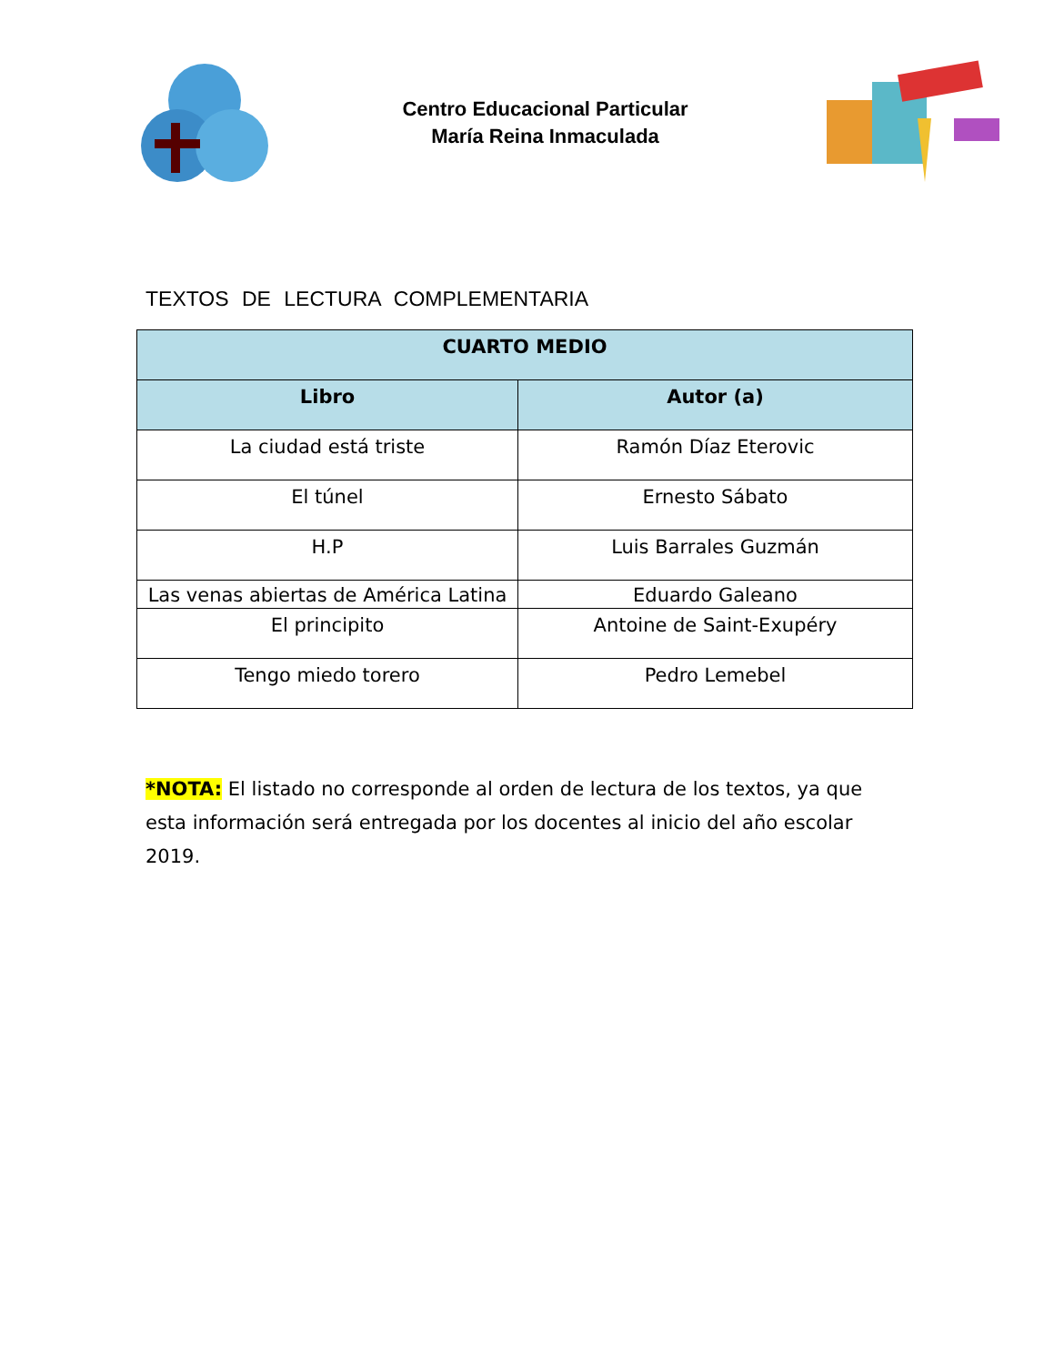Centro Educacional Particular
María Reina Inmaculada
TEXTOS DE LECTURA COMPLEMENTARIA
| CUARTO MEDIO | |
| --- | --- |
| Libro | Autor (a) |
| La ciudad está triste | Ramón Díaz Eterovic |
| El túnel | Ernesto Sábato |
| H.P | Luis Barrales Guzmán |
| Las venas abiertas de América Latina | Eduardo Galeano |
| El principito | Antoine de Saint-Exupéry |
| Tengo miedo torero | Pedro Lemebel |
*NOTA: El listado no corresponde al orden de lectura de los textos, ya que esta información será entregada por los docentes al inicio del año escolar 2019.